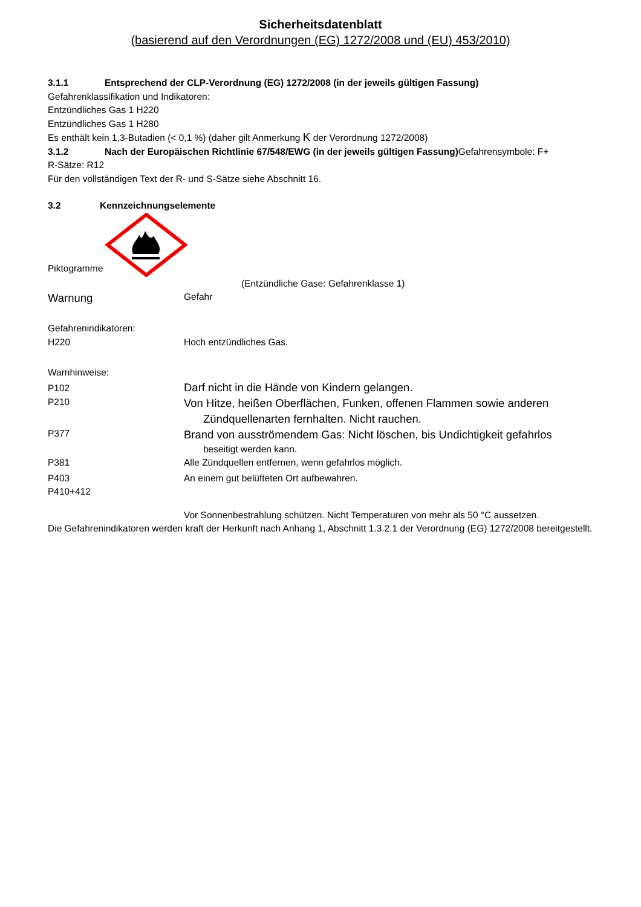Sicherheitsdatenblatt
(basierend auf den Verordnungen (EG) 1272/2008 und (EU) 453/2010)
3.1.1 Entsprechend der CLP-Verordnung (EG) 1272/2008 (in der jeweils gültigen Fassung)
Gefahrenklassifikation und Indikatoren:
Entzündliches Gas 1 H220
Entzündliches Gas 1 H280
Es enthält kein 1,3-Butadien (< 0,1 %) (daher gilt Anmerkung K der Verordnung 1272/2008)
3.1.2 Nach der Europäischen Richtlinie 67/548/EWG (in der jeweils gültigen Fassung) Gefahrensymbole: F+
R-Sätze: R12
Für den vollständigen Text der R- und S-Sätze siehe Abschnitt 16.
3.2 Kennzeichnungselemente
Piktogramme
(Entzündliche Gase: Gefahrenklasse 1)
Warnung
Gefahr
Gefahrenindikatoren:
H220 Hoch entzündliches Gas.
Warnhinweise:
P102
Darf nicht in die Hände von Kindern gelangen.
P210
Von Hitze, heißen Oberflächen, Funken, offenen Flammen sowie anderen
Zündquellenarten fernhalten. Nicht rauchen.
P377
Brand von ausströmendem Gas: Nicht löschen, bis Undichtigkeit gefahrlos
beseitigt werden kann.
P381 Alle Zündquellen entfernen, wenn gefahrlos möglich.
P403 An einem gut belüfteten Ort aufbewahren.
P410+412
Vor Sonnenbestrahlung schützen. Nicht Temperaturen von mehr als 50 °C aussetzen.
Die Gefahrenindikatoren werden kraft der Herkunft nach Anhang 1, Abschnitt 1.3.2.1 der Verordnung (EG) 1272/2008 bereitgestellt.